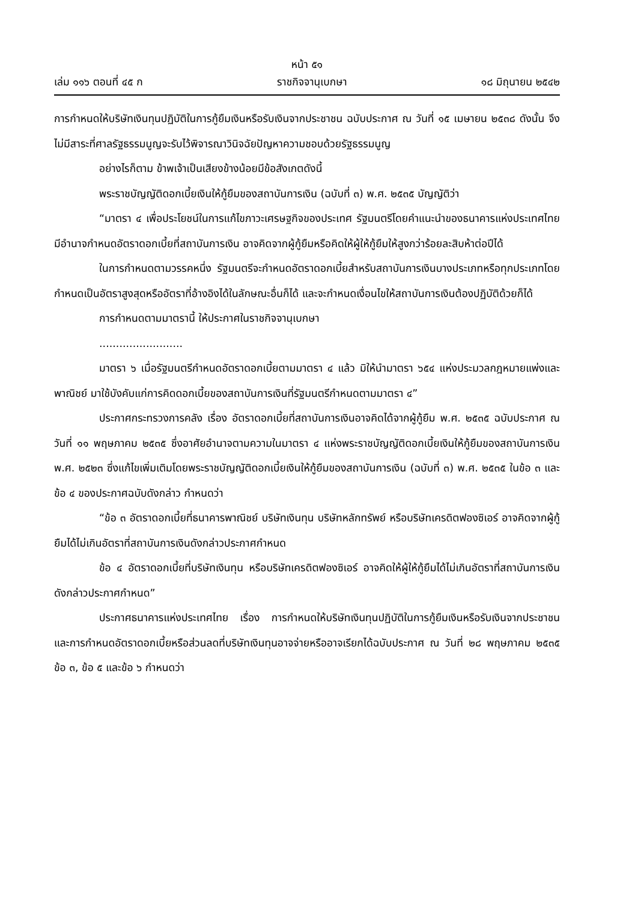หน้า ๕๑
เล่ม ๑๑๖ ตอนที่ ๔๕ ก ราชกิจจานุเบกษา ๑๘ มิถุนายน ๒๕๔๒
การกำหนดให้บริษัทเงินทุนปฏิบัติในการกู้ยืมเงินหรือรับเงินจากประชาชน ฉบับประกาศ ณ วันที่ ๑๕ เมษายน ๒๕๓๘ ดังนั้น จึงไม่มีสาระที่ศาลรัฐธรรมนูญจะรับไว้พิจารณาวินิจฉัยปัญหาความชอบด้วยรัฐธรรมนูญ
อย่างไรก็ตาม ข้าพเจ้าเป็นเสียงข้างน้อยมีข้อสังเกตดังนี้
พระราชบัญญัติดอกเบี้ยเงินให้กู้ยืมของสถาบันการเงิน (ฉบับที่ ๓) พ.ศ. ๒๕๓๕ บัญญัติว่า
“มาตรา ๔ เพื่อประโยชน์ในการแก้ไขภาวะเศรษฐกิจของประเทศ รัฐมนตรีโดยคำแนะนำของธนาคารแห่งประเทศไทย มีอำนาจกำหนดอัตราดอกเบี้ยที่สถาบันการเงิน อาจคิดจากผู้กู้ยืมหรือคิดให้ผู้ให้กู้ยืมให้สูงกว่าร้อยละสิบห้าต่อปีได้
ในการกำหนดตามวรรคหนึ่ง รัฐมนตรีจะกำหนดอัตราดอกเบี้ยสำหรับสถาบันการเงินบางประเภทหรือทุกประเภทโดยกำหนดเป็นอัตราสูงสุดหรืออัตราที่อ้างอิงได้ในลักษณะอื่นก็ได้ และจะกำหนดเงื่อนไขให้สถาบันการเงินต้องปฏิบัติด้วยก็ได้
การกำหนดตามมาตรานี้ ให้ประกาศในราชกิจจานุเบกษา
.........................
มาตรา ๖ เมื่อรัฐมนตรีกำหนดอัตราดอกเบี้ยตามมาตรา ๔ แล้ว มิให้นำมาตรา ๖๕๔ แห่งประมวลกฎหมายแพ่งและพาณิชย์ มาใช้บังคับแก่การคิดดอกเบี้ยของสถาบันการเงินที่รัฐมนตรีกำหนดตามมาตรา ๔”
ประกาศกระทรวงการคลัง เรื่อง อัตราดอกเบี้ยที่สถาบันการเงินอาจคิดได้จากผู้กู้ยืม พ.ศ. ๒๕๓๕ ฉบับประกาศ ณ วันที่ ๑๑ พฤษภาคม ๒๕๓๕ ซึ่งอาศัยอำนาจตามความในมาตรา ๔ แห่งพระราชบัญญัติดอกเบี้ยเงินให้กู้ยืมของสถาบันการเงิน พ.ศ. ๒๕๒๓ ซึ่งแก้ไขเพิ่มเติมโดยพระราชบัญญัติดอกเบี้ยเงินให้กู้ยืมของสถาบันการเงิน (ฉบับที่ ๓) พ.ศ. ๒๕๓๕ ในข้อ ๓ และข้อ ๔ ของประกาศฉบับดังกล่าว กำหนดว่า
“ข้อ ๓ อัตราดอกเบี้ยที่ธนาคารพาณิชย์ บริษัทเงินทุน บริษัทหลักทรัพย์ หรือบริษัทเครดิตฟองซิเอร์ อาจคิดจากผู้กู้ยืมได้ไม่เกินอัตราที่สถาบันการเงินดังกล่าวประกาศกำหนด
ข้อ ๔ อัตราดอกเบี้ยที่บริษัทเงินทุน หรือบริษัทเครดิตฟองซิเอร์ อาจคิดให้ผู้ให้กู้ยืมได้ไม่เกินอัตราที่สถาบันการเงินดังกล่าวประกาศกำหนด”
ประกาศธนาคารแห่งประเทศไทย เรื่อง การกำหนดให้บริษัทเงินทุนปฏิบัติในการกู้ยืมเงินหรือรับเงินจากประชาชน และการกำหนดอัตราดอกเบี้ยหรือส่วนลดที่บริษัทเงินทุนอาจจ่ายหรืออาจเรียกได้ฉบับประกาศ ณ วันที่ ๒๘ พฤษภาคม ๒๕๓๕ ข้อ ๓, ข้อ ๕ และข้อ ๖ กำหนดว่า